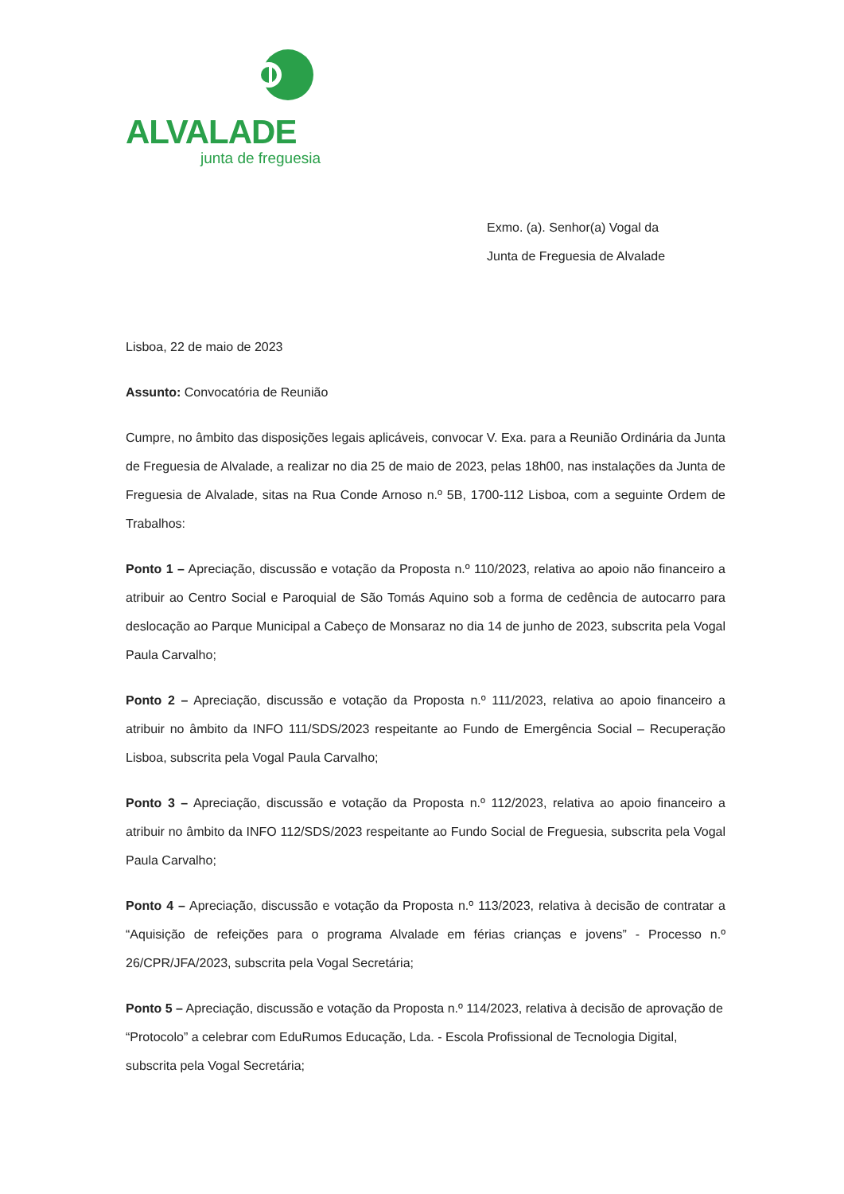ALVALADE
junta de freguesia
Exmo. (a). Senhor(a) Vogal da
Junta de Freguesia de Alvalade
Lisboa, 22 de maio de 2023
Assunto: Convocatória de Reunião
Cumpre, no âmbito das disposições legais aplicáveis, convocar V. Exa. para a Reunião Ordinária da Junta de Freguesia de Alvalade, a realizar no dia 25 de maio de 2023, pelas 18h00, nas instalações da Junta de Freguesia de Alvalade, sitas na Rua Conde Arnoso n.º 5B, 1700-112 Lisboa, com a seguinte Ordem de Trabalhos:
Ponto 1 – Apreciação, discussão e votação da Proposta n.º 110/2023, relativa ao apoio não financeiro a atribuir ao Centro Social e Paroquial de São Tomás Aquino sob a forma de cedência de autocarro para deslocação ao Parque Municipal a Cabeço de Monsaraz no dia 14 de junho de 2023, subscrita pela Vogal Paula Carvalho;
Ponto 2 – Apreciação, discussão e votação da Proposta n.º 111/2023, relativa ao apoio financeiro a atribuir no âmbito da INFO 111/SDS/2023 respeitante ao Fundo de Emergência Social – Recuperação Lisboa, subscrita pela Vogal Paula Carvalho;
Ponto 3 – Apreciação, discussão e votação da Proposta n.º 112/2023, relativa ao apoio financeiro a atribuir no âmbito da INFO 112/SDS/2023 respeitante ao Fundo Social de Freguesia, subscrita pela Vogal Paula Carvalho;
Ponto 4 – Apreciação, discussão e votação da Proposta n.º 113/2023, relativa à decisão de contratar a “Aquisição de refeições para o programa Alvalade em férias crianças e jovens” - Processo n.º 26/CPR/JFA/2023, subscrita pela Vogal Secretária;
Ponto 5 – Apreciação, discussão e votação da Proposta n.º 114/2023, relativa à decisão de aprovação de “Protocolo” a celebrar com EduRumos Educação, Lda. - Escola Profissional de Tecnologia Digital, subscrita pela Vogal Secretária;